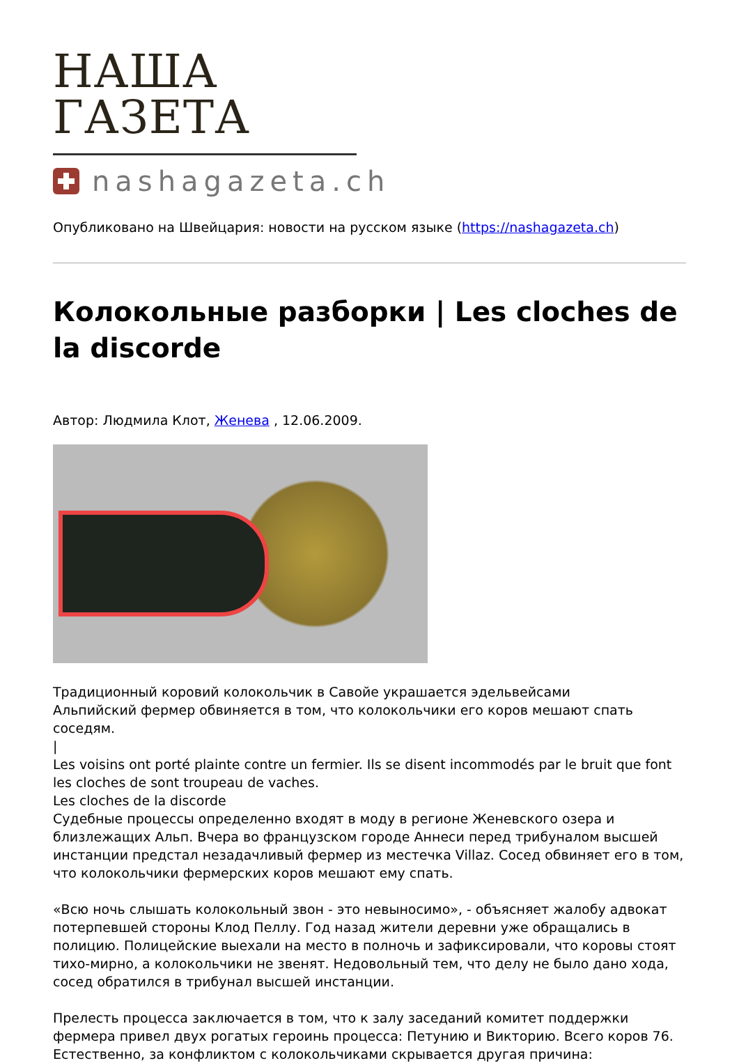НАША ГАЗЕТА
nashagazeta.ch
Опубликовано на Швейцария: новости на русском языке (https://nashagazeta.ch)
Колокольные разборки | Les cloches de la discorde
Автор: Людмила Клот, Женева , 12.06.2009.
Традиционный коровий колокольчик в Савойе украшается эдельвейсами
Альпийский фермер обвиняется в том, что колокольчики его коров мешают спать соседям.
|
Les voisins ont porté plainte contre un fermier. Ils se disent incommodés par le bruit que font les cloches de sont troupeau de vaches.
Les cloches de la discorde
Судебные процессы определенно входят в моду в регионе Женевского озера и близлежащих Альп. Вчера во французском городе Аннеси перед трибуналом высшей инстанции предстал незадачливый фермер из местечка Villaz. Сосед обвиняет его в том, что колокольчики фермерских коров мешают ему спать.
«Всю ночь слышать колокольный звон - это невыносимо», - объясняет жалобу адвокат потерпевшей стороны Клод Пеллу. Год назад жители деревни уже обращались в полицию. Полицейские выехали на место в полночь и зафиксировали, что коровы стоят тихо-мирно, а колокольчики не звенят. Недовольный тем, что делу не было дано хода, сосед обратился в трибунал высшей инстанции.
Прелесть процесса заключается в том, что к залу заседаний комитет поддержки фермера привел двух рогатых героинь процесса: Петунию и Викторию. Всего коров 76. Естественно, за конфликтом с колокольчиками скрывается другая причина: